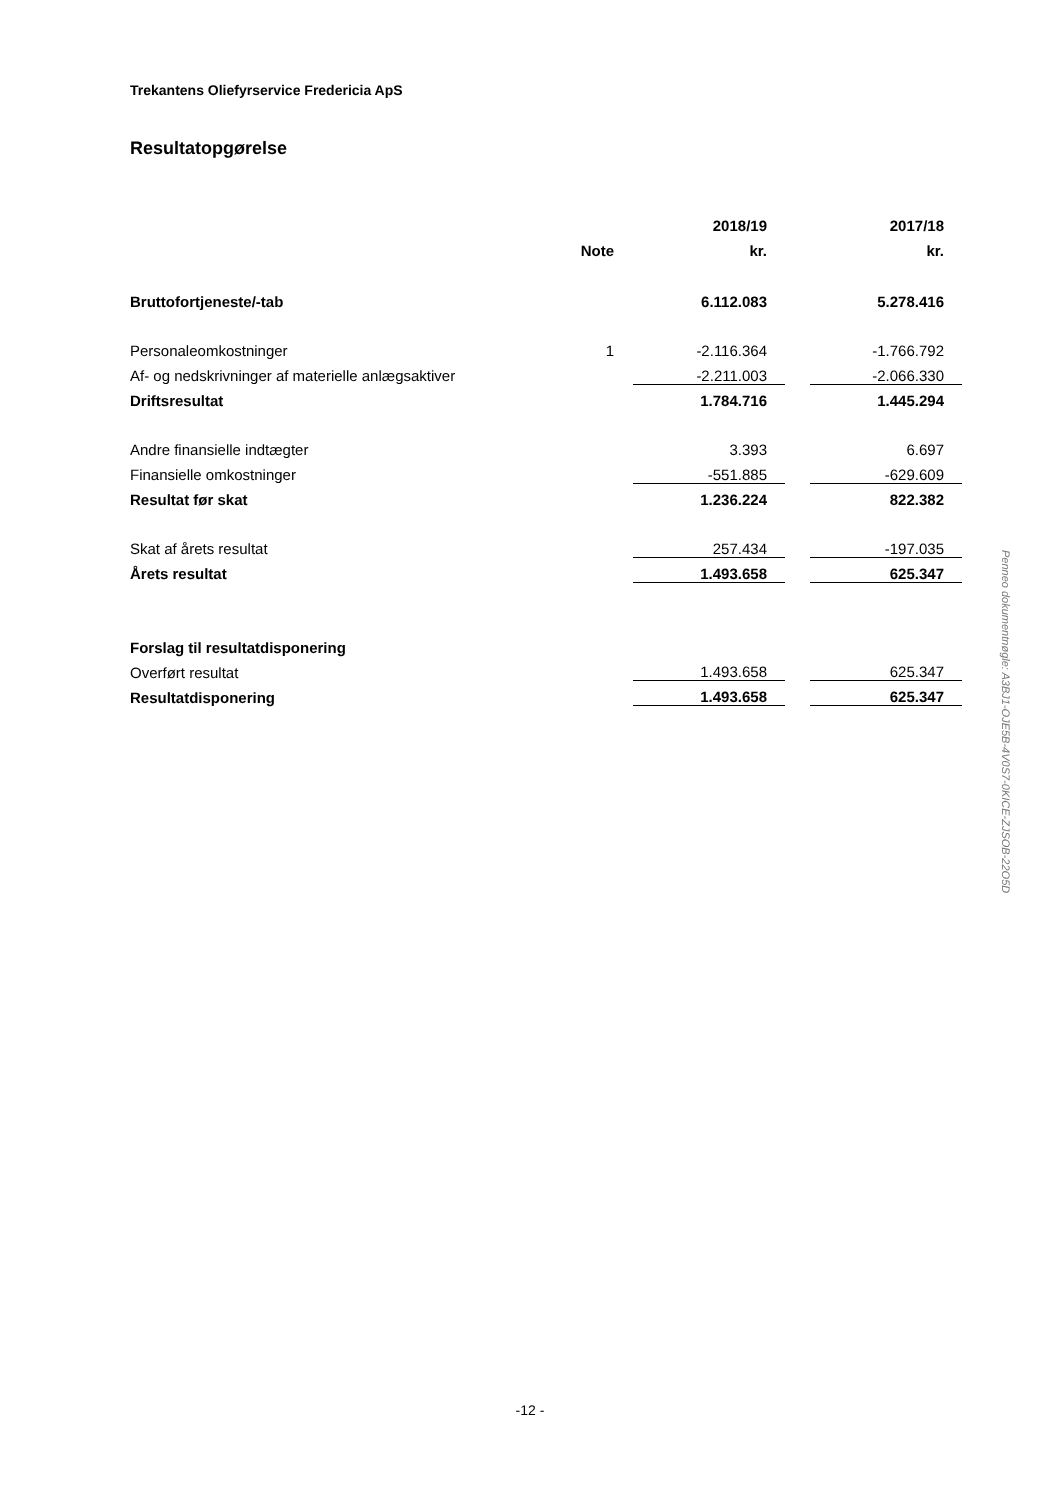Trekantens Oliefyrservice Fredericia ApS
Resultatopgørelse
| | | | 2018/19 | | 2017/18 |
| --- | --- | --- | --- | --- | --- |
| | Note | | kr. | | kr. |
| Bruttofortjeneste/-tab | | | 6.112.083 | | 5.278.416 |
| Personaleomkostninger | 1 | | -2.116.364 | | -1.766.792 |
| Af- og nedskrivninger af materielle anlægsaktiver | | | -2.211.003 | | -2.066.330 |
| Driftsresultat | | | 1.784.716 | | 1.445.294 |
| Andre finansielle indtægter | | | 3.393 | | 6.697 |
| Finansielle omkostninger | | | -551.885 | | -629.609 |
| Resultat før skat | | | 1.236.224 | | 822.382 |
| Skat af årets resultat | | | 257.434 | | -197.035 |
| Årets resultat | | | 1.493.658 | | 625.347 |
| Forslag til resultatdisponering | | | | | |
| Overført resultat | | | 1.493.658 | | 625.347 |
| Resultatdisponering | | | 1.493.658 | | 625.347 |
Penneo dokumentnøgle: A3BJ1-OJE5B-4V0S7-0KICE-ZJSOB-22O5D
-12 -